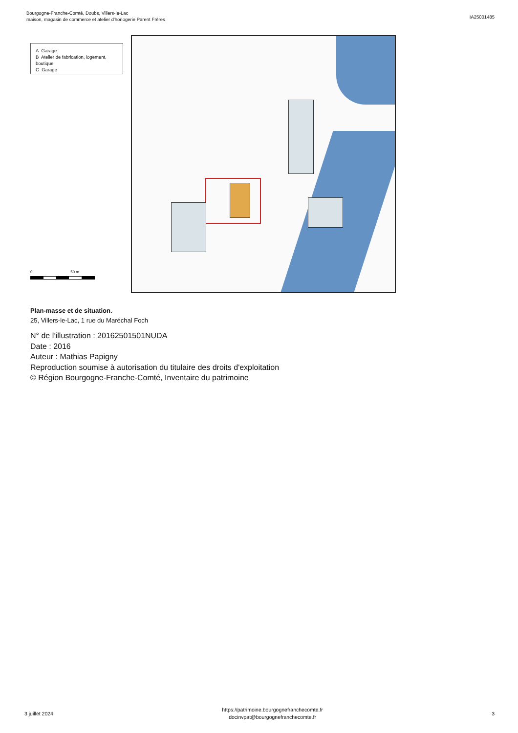Bourgogne-Franche-Comté, Doubs, Villers-le-Lac
maison, magasin de commerce et atelier d'horlogerie Parent Frères
IA25001485
A Garage
B Atelier de fabrication, logement, boutique
C Garage
0 50 m
Plan-masse et de situation.
25, Villers-le-Lac, 1 rue du Maréchal Foch
N° de l’illustration : 20162501501NUDA
Date : 2016
Auteur : Mathias Papigny
Reproduction soumise à autorisation du titulaire des droits d'exploitation
© Région Bourgogne-Franche-Comté, Inventaire du patrimoine
3 juillet 2024
https://patrimoine.bourgognefranchecomte.fr
docinvpat@bourgognefranchecomte.fr
3